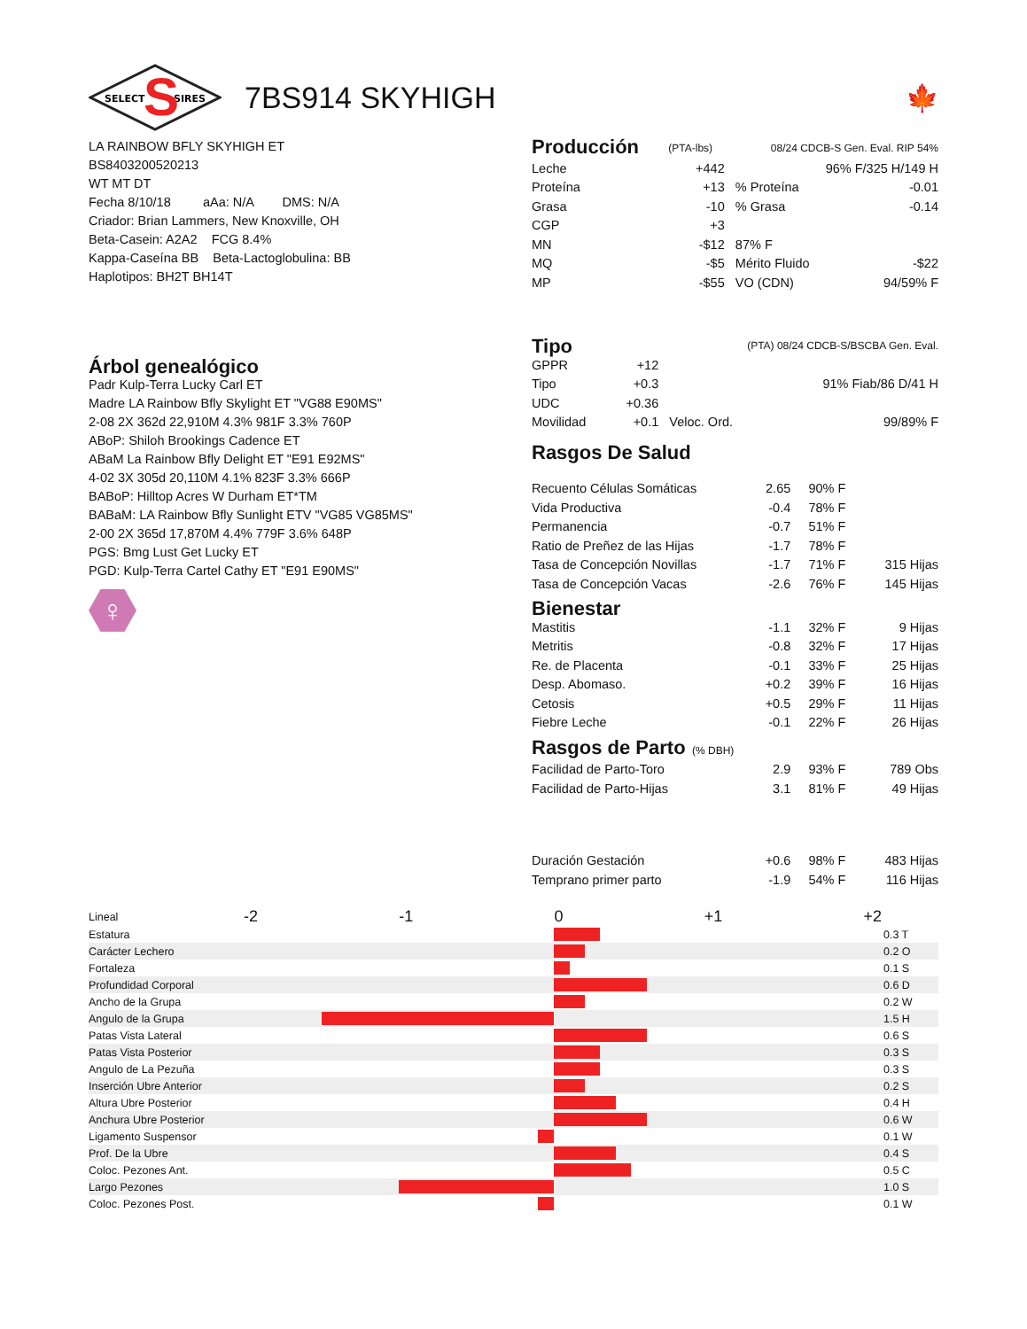SELECT
SIRES
S
7BS914 SKYHIGH 🍁
LA RAINBOW BFLY SKYHIGH ET
BS8403200520213
WT MT DT
Fecha 8/10/18 aAa: N/A DMS: N/A
Criador: Brian Lammers, New Knoxville, OH
Beta-Casein: A2A2 FCG 8.4%
Kappa-Caseína BB Beta-Lactoglobulina: BB
Haplotipos: BH2T BH14T
Árbol genealógico
Padr Kulp-Terra Lucky Carl ET
Madre LA Rainbow Bfly Skylight ET "VG88 E90MS"
2-08 2X 362d 22,910M 4.3% 981F 3.3% 760P
ABoP: Shiloh Brookings Cadence ET
ABaM La Rainbow Bfly Delight ET "E91 E92MS"
4-02 3X 305d 20,110M 4.1% 823F 3.3% 666P
BABoP: Hilltop Acres W Durham ET*TM
BABaM: LA Rainbow Bfly Sunlight ETV "VG85 VG85MS"
2-00 2X 365d 17,870M 4.4% 779F 3.6% 648P
PGS: Bmg Lust Get Lucky ET
PGD: Kulp-Terra Cartel Cathy ET "E91 E90MS"
♀
| Producción | (PTA-lbs) | 08/24 CDCB-S Gen. Eval. RIP 54% | |
| Leche | +442 | 96% F/325 H/149 H | |
| Proteína | +13 | % Proteína | -0.01 |
| Grasa | -10 | % Grasa | -0.14 |
| CGP | +3 | | |
| MN | -$12 | 87% F | |
| MQ | -$5 | Mérito Fluido | -$22 |
| MP | -$55 | VO (CDN) | 94/59% F |
| Tipo | | (PTA) 08/24 CDCB-S/BSCBA Gen. Eval. | |
| GPPR | +12 | | |
| Tipo | +0.3 | 91% Fiab/86 D/41 H | |
| UDC | +0.36 | | |
| Movilidad | +0.1 | Veloc. Ord. | 99/89% F |
Rasgos De Salud
| Recuento Células Somáticas | 2.65 | 90% F | |
| Vida Productiva | -0.4 | 78% F | |
| Permanencia | -0.7 | 51% F | |
| Ratio de Preñez de las Hijas | -1.7 | 78% F | |
| Tasa de Concepción Novillas | -1.7 | 71% F | 315 Hijas |
| Tasa de Concepción Vacas | -2.6 | 76% F | 145 Hijas |
| Bienestar | | | |
| Mastitis | -1.1 | 32% F | 9 Hijas |
| Metritis | -0.8 | 32% F | 17 Hijas |
| Re. de Placenta | -0.1 | 33% F | 25 Hijas |
| Desp. Abomaso. | +0.2 | 39% F | 16 Hijas |
| Cetosis | +0.5 | 29% F | 11 Hijas |
| Fiebre Leche | -0.1 | 22% F | 26 Hijas |
| Rasgos de Parto (% DBH) | | | |
| Facilidad de Parto-Toro | 2.9 | 93% F | 789 Obs |
| Facilidad de Parto-Hijas | 3.1 | 81% F | 49 Hijas |
| Duración Gestación | +0.6 | 98% F | 483 Hijas |
| Temprano primer parto | -1.9 | 54% F | 116 Hijas |
| Lineal | -2 -1 0 +1 +2 | |
| Estatura | | 0.3 T |
| Carácter Lechero | | 0.2 O |
| Fortaleza | | 0.1 S |
| Profundidad Corporal | | 0.6 D |
| Ancho de la Grupa | | 0.2 W |
| Angulo de la Grupa | | 1.5 H |
| Patas Vista Lateral | | 0.6 S |
| Patas Vista Posterior | | 0.3 S |
| Angulo de La Pezuña | | 0.3 S |
| Inserción Ubre Anterior | | 0.2 S |
| Altura Ubre Posterior | | 0.4 H |
| Anchura Ubre Posterior | | 0.6 W |
| Ligamento Suspensor | | 0.1 W |
| Prof. De la Ubre | | 0.4 S |
| Coloc. Pezones Ant. | | 0.5 C |
| Largo Pezones | | 1.0 S |
| Coloc. Pezones Post. | | 0.1 W |